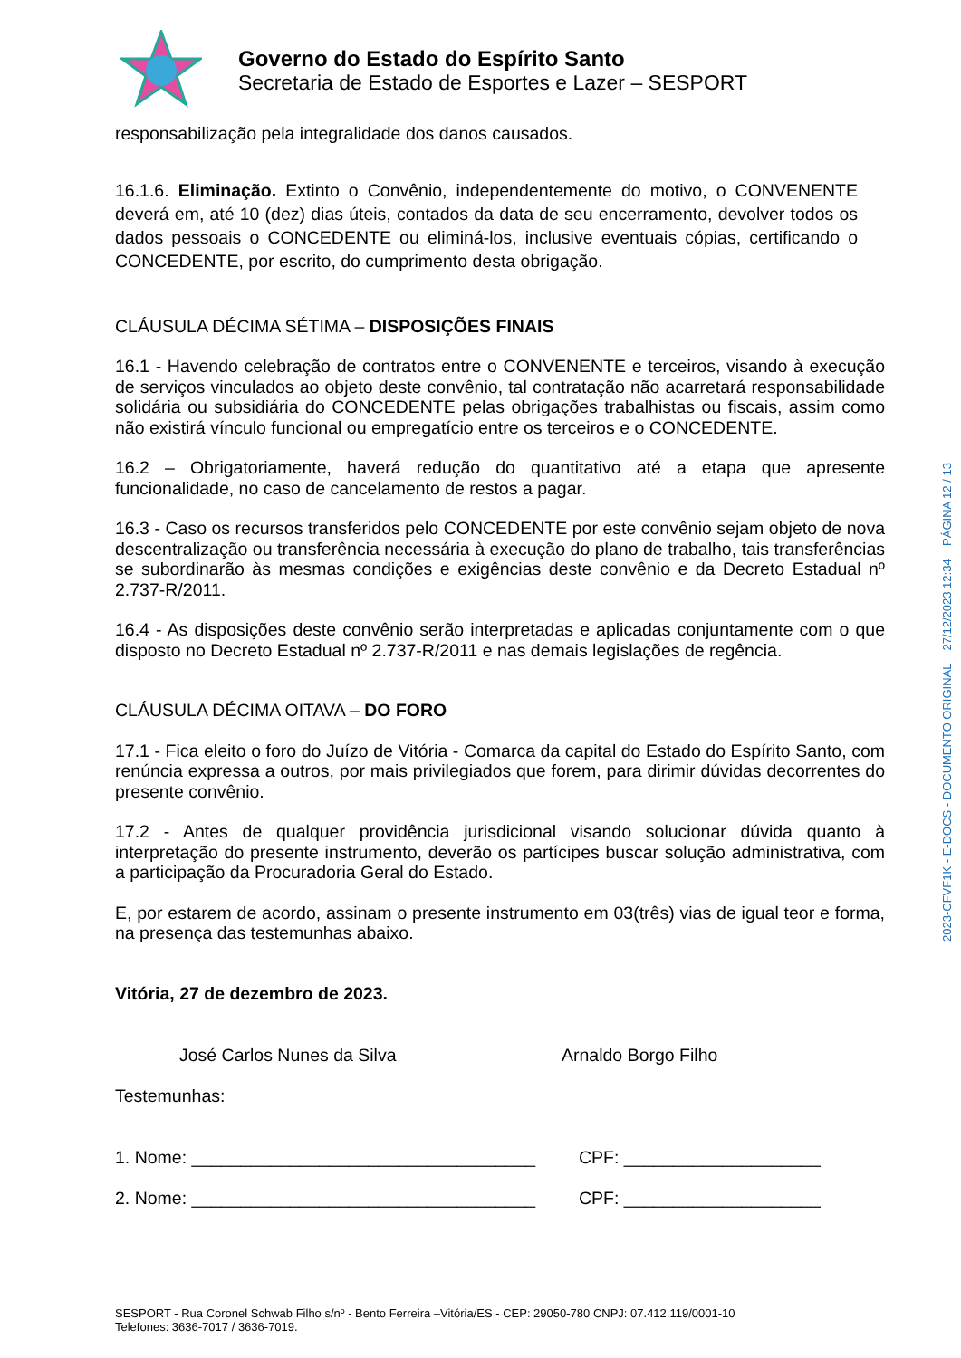Governo do Estado do Espírito Santo
Secretaria de Estado de Esportes e Lazer – SESPORT
responsabilização pela integralidade dos danos causados.
16.1.6. Eliminação. Extinto o Convênio, independentemente do motivo, o CONVENENTE deverá em, até 10 (dez) dias úteis, contados da data de seu encerramento, devolver todos os dados pessoais o CONCEDENTE ou eliminá-los, inclusive eventuais cópias, certificando o CONCEDENTE, por escrito, do cumprimento desta obrigação.
CLÁUSULA DÉCIMA SÉTIMA – DISPOSIÇÕES FINAIS
16.1 - Havendo celebração de contratos entre o CONVENENTE e terceiros, visando à execução de serviços vinculados ao objeto deste convênio, tal contratação não acarretará responsabilidade solidária ou subsidiária do CONCEDENTE pelas obrigações trabalhistas ou fiscais, assim como não existirá vínculo funcional ou empregatício entre os terceiros e o CONCEDENTE.
16.2 – Obrigatoriamente, haverá redução do quantitativo até a etapa que apresente funcionalidade, no caso de cancelamento de restos a pagar.
16.3 - Caso os recursos transferidos pelo CONCEDENTE por este convênio sejam objeto de nova descentralização ou transferência necessária à execução do plano de trabalho, tais transferências se subordinarão às mesmas condições e exigências deste convênio e da Decreto Estadual nº 2.737-R/2011.
16.4 - As disposições deste convênio serão interpretadas e aplicadas conjuntamente com o que disposto no Decreto Estadual nº 2.737-R/2011 e nas demais legislações de regência.
CLÁUSULA DÉCIMA OITAVA – DO FORO
17.1 - Fica eleito o foro do Juízo de Vitória - Comarca da capital do Estado do Espírito Santo, com renúncia expressa a outros, por mais privilegiados que forem, para dirimir dúvidas decorrentes do presente convênio.
17.2 - Antes de qualquer providência jurisdicional visando solucionar dúvida quanto à interpretação do presente instrumento, deverão os partícipes buscar solução administrativa, com a participação da Procuradoria Geral do Estado.
E, por estarem de acordo, assinam o presente instrumento em 03(três) vias de igual teor e forma, na presença das testemunhas abaixo.
Vitória, 27 de dezembro de 2023.
José Carlos Nunes da Silva Arnaldo Borgo Filho
Testemunhas:
1. Nome: ___________________________________ CPF: ____________________
2. Nome: ___________________________________ CPF: ____________________
2023-CFVF1K - E-DOCS - DOCUMENTO ORIGINAL 27/12/2023 12:34 PÁGINA 12 / 13
SESPORT - Rua Coronel Schwab Filho s/nº - Bento Ferreira –Vitória/ES - CEP: 29050-780 CNPJ: 07.412.119/0001-10
Telefones: 3636-7017 / 3636-7019.